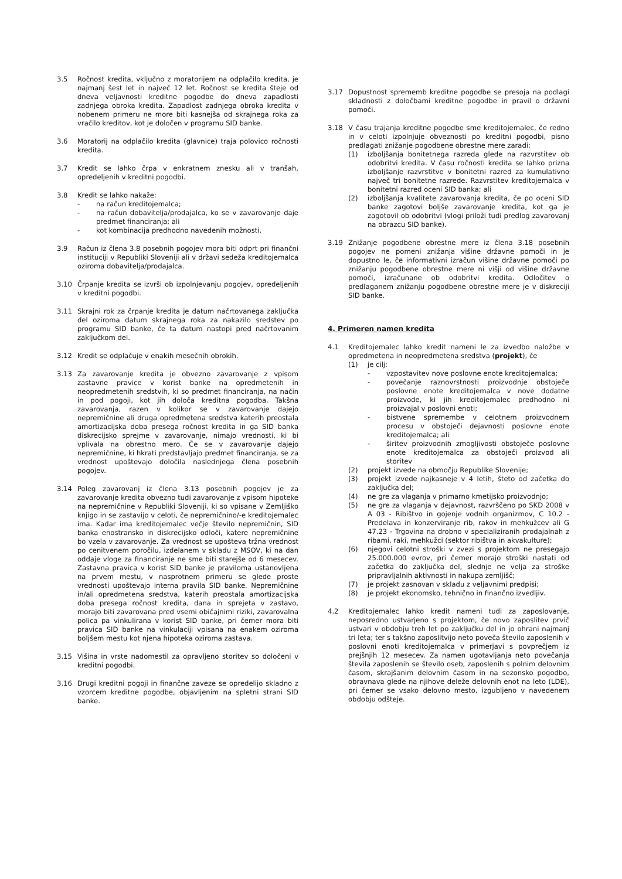3.5 Ročnost kredita, vključno z moratorijem na odplačilo kredita, je najmanj šest let in največ 12 let. Ročnost se kredita šteje od dneva veljavnosti kreditne pogodbe do dneva zapadlosti zadnjega obroka kredita. Zapadlost zadnjega obroka kredita v nobenem primeru ne more biti kasnejša od skrajnega roka za vračilo kreditov, kot je določen v programu SID banke.
3.6 Moratorij na odplačilo kredita (glavnice) traja polovico ročnosti kredita.
3.7 Kredit se lahko črpa v enkratnem znesku ali v tranšah, opredeljenih v kreditni pogodbi.
3.8 Kredit se lahko nakaže:
- na račun kreditojemalca;
- na račun dobavitelja/prodajalca, ko se v zavarovanje daje predmet financiranja; ali
- kot kombinacija predhodno navedenih možnosti.
3.9 Račun iz člena 3.8 posebnih pogojev mora biti odprt pri finančni instituciji v Republiki Sloveniji ali v državi sedeža kreditojemalca oziroma dobavitelja/prodajalca.
3.10 Črpanje kredita se izvrši ob izpolnjevanju pogojev, opredeljenih v kreditni pogodbi.
3.11 Skrajni rok za črpanje kredita je datum načrtovanega zaključka del oziroma datum skrajnega roka za nakazilo sredstev po programu SID banke, če ta datum nastopi pred načrtovanim zaključkom del.
3.12 Kredit se odplačuje v enakih mesečnih obrokih.
3.13 Za zavarovanje kredita je obvezno zavarovanje z vpisom zastavne pravice v korist banke na opredmetenih in neopredmetenih sredstvih, ki so predmet financiranja, na način in pod pogoji, kot jih določa kreditna pogodba. Takšna zavarovanja, razen v kolikor se v zavarovanje dajejo nepremičnine ali druga opredmetena sredstva katerih preostala amortizacijska doba presega ročnost kredita in ga SID banka diskrecijsko sprejme v zavarovanje, nimajo vrednosti, ki bi vplivala na obrestno mero. Če se v zavarovanje dajejo nepremičnine, ki hkrati predstavljajo predmet financiranja, se za vrednost upoštevajo določila naslednjega člena posebnih pogojev.
3.14 Poleg zavarovanj iz člena 3.13 posebnih pogojev je za zavarovanje kredita obvezno tudi zavarovanje z vpisom hipoteke na nepremičnine v Republiki Sloveniji, ki so vpisane v Zemljiško knjigo in se zastavijo v celoti, če nepremičnino/-e kreditojemalec ima. Kadar ima kreditojemalec večje število nepremičnin, SID banka enostransko in diskrecijsko odloči, katere nepremičnine bo vzela v zavarovanje. Za vrednost se upošteva tržna vrednost po cenitvenem poročilu, izdelanem v skladu z MSOV, ki na dan oddaje vloge za financiranje ne sme biti starejše od 6 mesecev. Zastavna pravica v korist SID banke je praviloma ustanovljena na prvem mestu, v nasprotnem primeru se glede proste vrednosti upoštevajo interna pravila SID banke. Nepremičnine in/ali opredmetena sredstva, katerih preostala amortizacijska doba presega ročnost kredita, dana in sprejeta v zastavo, morajo biti zavarovana pred vsemi običajnimi riziki, zavarovalna polica pa vinkulirana v korist SID banke, pri čemer mora biti pravica SID banke na vinkulaciji vpisana na enakem oziroma boljšem mestu kot njena hipoteka oziroma zastava.
3.15 Višina in vrste nadomestil za opravljeno storitev so določeni v kreditni pogodbi.
3.16 Drugi kreditni pogoji in finančne zaveze se opredelijo skladno z vzorcem kreditne pogodbe, objavljenim na spletni strani SID banke.
3.17 Dopustnost sprememb kreditne pogodbe se presoja na podlagi skladnosti z določbami kreditne pogodbe in pravil o državni pomoči.
3.18 V času trajanja kreditne pogodbe sme kreditojemalec, če redno in v celoti izpolnjuje obveznosti po kreditni pogodbi, pisno predlagati znižanje pogodbene obrestne mere zaradi:
(1) izboljšanja bonitetnega razreda glede na razvrstitev ob odobritvi kredita. V času ročnosti kredita se lahko prizna izboljšanje razvrstitve v bonitetni razred za kumulativno največ tri bonitetne razrede. Razvrstitev kreditojemalca v bonitetni razred oceni SID banka; ali
(2) izboljšanja kvalitete zavarovanja kredita, če po oceni SID banke zagotovi boljše zavarovanje kredita, kot ga je zagotovil ob odobritvi (vlogi priloži tudi predlog zavarovanj na obrazcu SID banke).
3.19 Znižanje pogodbene obrestne mere iz člena 3.18 posebnih pogojev ne pomeni znižanja višine državne pomoči in je dopustno le, če informativni izračun višine državne pomoči po znižanju pogodbene obrestne mere ni višji od višine državne pomoči, izračunane ob odobritvi kredita. Odločitev o predlaganem znižanju pogodbene obrestne mere je v diskreciji SID banke.
4. Primeren namen kredita
4.1 Kreditojemalec lahko kredit nameni le za izvedbo naložbe v opredmetena in neopredmetena sredstva (projekt), če
(1) je cilj:
- vzpostavitev nove poslovne enote kreditojemalca;
- povečanje raznovrstnosti proizvodnje obstoječe poslovne enote kreditojemalca v nove dodatne proizvode, ki jih kreditojemalec predhodno ni proizvajal v poslovni enoti;
- bistvene spremembe v celotnem proizvodnem procesu v obstoječi dejavnosti poslovne enote kreditojemalca; ali
- širitev proizvodnih zmogljivosti obstoječe poslovne enote kreditojemalca za obstoječi proizvod ali storitev
(2) projekt izvede na območju Republike Slovenije;
(3) projekt izvede najkasneje v 4 letih, šteto od začetka do zaključka del;
(4) ne gre za vlaganja v primarno kmetijsko proizvodnjo;
(5) ne gre za vlaganja v dejavnost, razvrščeno po SKD 2008 v A 03 - Ribištvo in gojenje vodnih organizmov, C 10.2 - Predelava in konzerviranje rib, rakov in mehkužcev ali G 47.23 - Trgovina na drobno v specializiranih prodajalnah z ribami, raki, mehkužci (sektor ribištva in akvakulture);
(6) njegovi celotni stroški v zvezi s projektom ne presegajo 25.000.000 evrov, pri čemer morajo stroški nastati od začetka do zaključka del, slednje ne velja za stroške pripravljalnih aktivnosti in nakupa zemljišč;
(7) je projekt zasnovan v skladu z veljavnimi predpisi;
(8) je projekt ekonomsko, tehnično in finančno izvedljiv.
4.2 Kreditojemalec lahko kredit nameni tudi za zaposlovanje, neposredno ustvarjeno s projektom, če novo zaposlitev prvič ustvari v obdobju treh let po zaključku del in jo ohrani najmanj tri leta; ter s takšno zaposlitvijo neto poveča število zaposlenih v poslovni enoti kreditojemalca v primerjavi s povprečjem iz prejšnjih 12 mesecev. Za namen ugotavljanja neto povečanja števila zaposlenih se število oseb, zaposlenih s polnim delovnim časom, skrajšanim delovnim časom in na sezonsko pogodbo, obravnava glede na njihove deleže delovnih enot na leto (LDE), pri čemer se vsako delovno mesto, izgubljeno v navedenem obdobju odšteje.